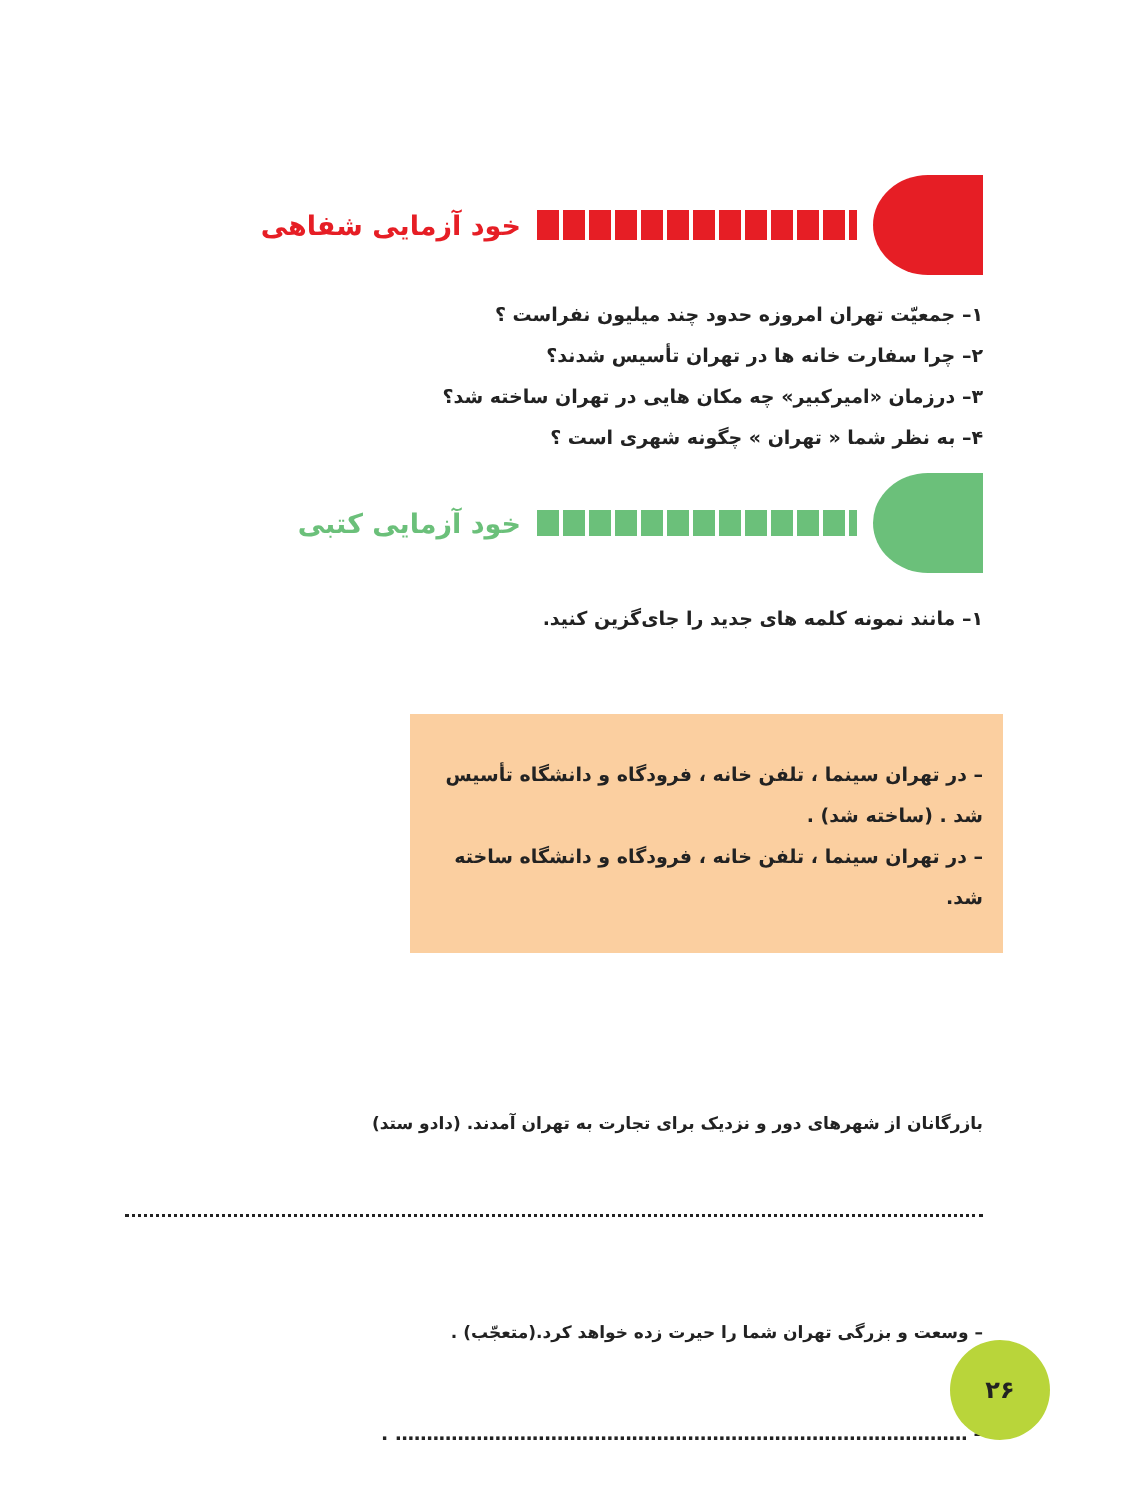خود آزمایی شفاهی
۱– جمعیّت تهران امروزه حدود چند میلیون نفراست ؟
۲– چرا سفارت خانه ها در تهران تأسیس شدند؟
۳– درزمان «امیرکبیر» چه مکان هایی در تهران ساخته شد؟
۴– به نظر شما « تهران » چگونه شهری است ؟
خود آزمایی کتبی
۱– مانند نمونه کلمه های جدید را جای‌گزین کنید.
– در تهران سینما ، تلفن خانه ، فرودگاه و دانشگاه تأسیس شد . (ساخته شد) .
– در تهران سینما ، تلفن خانه ، فرودگاه و دانشگاه ساخته شد.
بازرگانان از شهرهای دور و نزدیک برای تجارت به تهران آمدند. (دادو ستد)
– وسعت و بزرگی تهران شما را حیرت زده خواهد کرد.(متعجّب) .
– ............................................................................................ .
۲۶